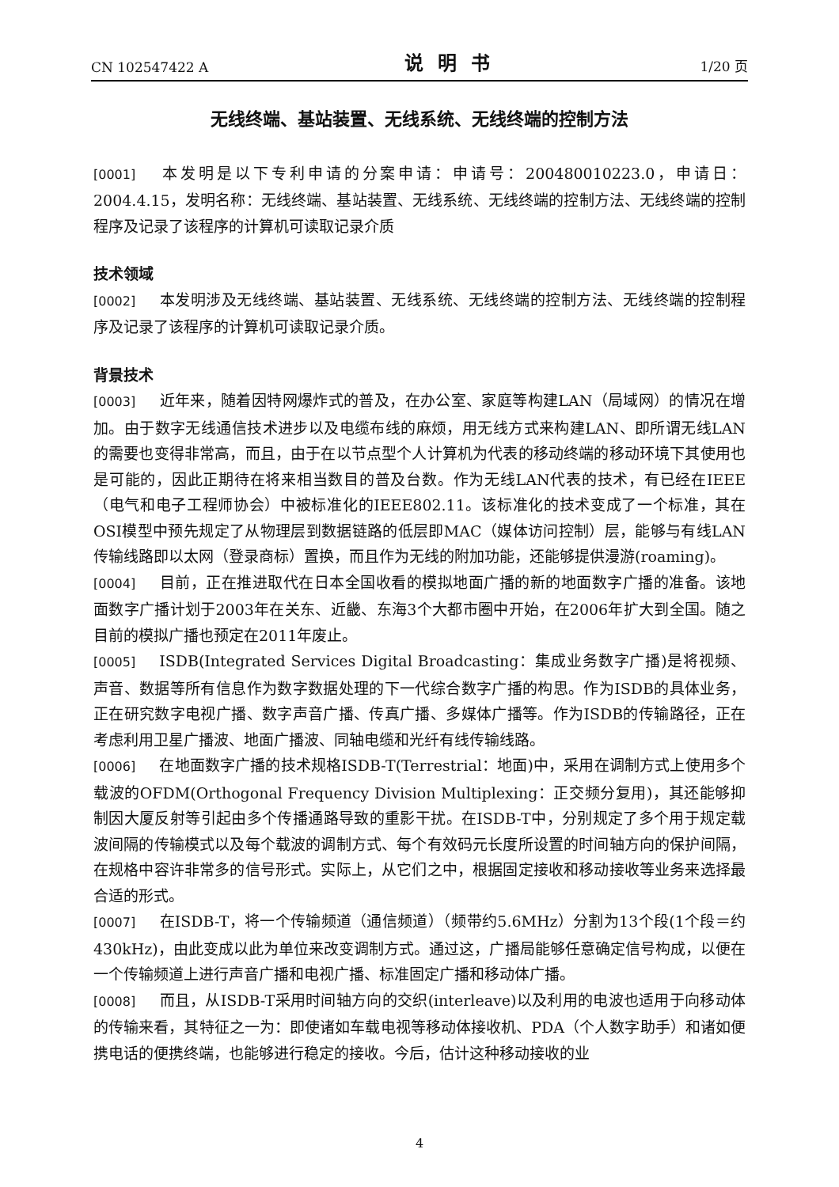CN 102547422 A 说明书 1/20 页
无线终端、基站装置、无线系统、无线终端的控制方法
[0001] 本发明是以下专利申请的分案申请：申请号：200480010223.0，申请日：2004.4.15，发明名称：无线终端、基站装置、无线系统、无线终端的控制方法、无线终端的控制程序及记录了该程序的计算机可读取记录介质
技术领域
[0002] 本发明涉及无线终端、基站装置、无线系统、无线终端的控制方法、无线终端的控制程序及记录了该程序的计算机可读取记录介质。
背景技术
[0003] 近年来，随着因特网爆炸式的普及，在办公室、家庭等构建LAN（局域网）的情况在增加。由于数字无线通信技术进步以及电缆布线的麻烦，用无线方式来构建LAN、即所谓无线LAN的需要也变得非常高，而且，由于在以节点型个人计算机为代表的移动终端的移动环境下其使用也是可能的，因此正期待在将来相当数目的普及台数。作为无线LAN代表的技术，有已经在IEEE（电气和电子工程师协会）中被标准化的IEEE802.11。该标准化的技术变成了一个标准，其在OSI模型中预先规定了从物理层到数据链路的低层即MAC（媒体访问控制）层，能够与有线LAN传输线路即以太网（登录商标）置换，而且作为无线的附加功能，还能够提供漫游(roaming)。
[0004] 目前，正在推进取代在日本全国收看的模拟地面广播的新的地面数字广播的准备。该地面数字广播计划于2003年在关东、近畿、东海3个大都市圈中开始，在2006年扩大到全国。随之目前的模拟广播也预定在2011年废止。
[0005] ISDB(Integrated Services Digital Broadcasting：集成业务数字广播)是将视频、声音、数据等所有信息作为数字数据处理的下一代综合数字广播的构思。作为ISDB的具体业务，正在研究数字电视广播、数字声音广播、传真广播、多媒体广播等。作为ISDB的传输路径，正在考虑利用卫星广播波、地面广播波、同轴电缆和光纤有线传输线路。
[0006] 在地面数字广播的技术规格ISDB-T(Terrestrial：地面)中，采用在调制方式上使用多个载波的OFDM(Orthogonal Frequency Division Multiplexing：正交频分复用)，其还能够抑制因大厦反射等引起由多个传播通路导致的重影干扰。在ISDB-T中，分别规定了多个用于规定载波间隔的传输模式以及每个载波的调制方式、每个有效码元长度所设置的时间轴方向的保护间隔，在规格中容许非常多的信号形式。实际上，从它们之中，根据固定接收和移动接收等业务来选择最合适的形式。
[0007] 在ISDB-T，将一个传输频道（通信频道）（频带约5.6MHz）分割为13个段(1个段＝约430kHz)，由此变成以此为单位来改变调制方式。通过这，广播局能够任意确定信号构成，以便在一个传输频道上进行声音广播和电视广播、标准固定广播和移动体广播。
[0008] 而且，从ISDB-T采用时间轴方向的交织(interleave)以及利用的电波也适用于向移动体的传输来看，其特征之一为：即使诸如车载电视等移动体接收机、PDA（个人数字助手）和诸如便携电话的便携终端，也能够进行稳定的接收。今后，估计这种移动接收的业
4